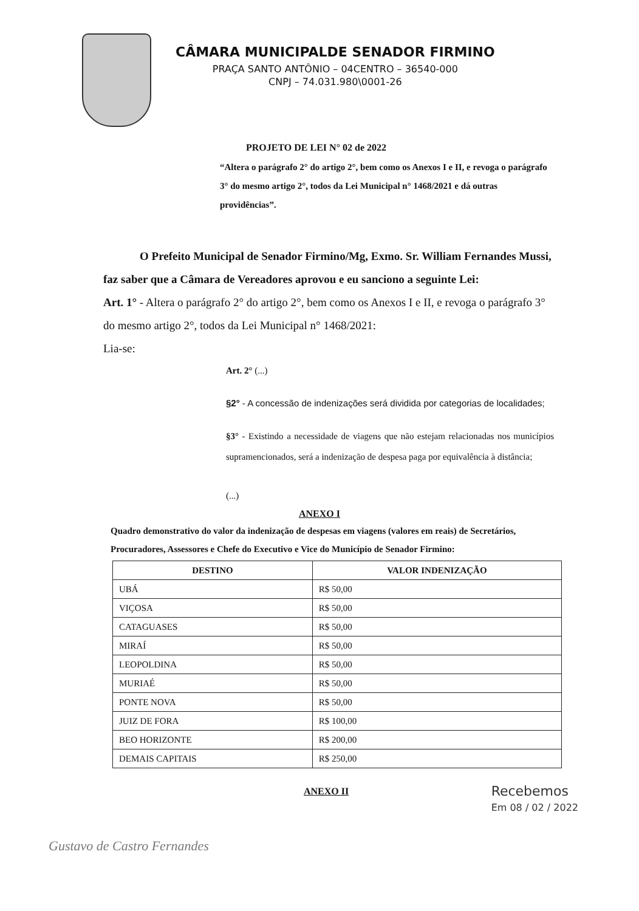CÂMARA MUNICIPALDE SENADOR FIRMINO
PRAÇA SANTO ANTÔNIO – 04CENTRO – 36540-000
CNPJ – 74.031.980\0001-26
PROJETO DE LEI N° 02 de 2022
“Altera o parágrafo 2° do artigo 2°, bem como os Anexos I e II, e revoga o parágrafo 3° do mesmo artigo 2°, todos da Lei Municipal n° 1468/2021 e dá outras providências”.
O Prefeito Municipal de Senador Firmino/Mg, Exmo. Sr. William Fernandes Mussi, faz saber que a Câmara de Vereadores aprovou e eu sanciono a seguinte Lei:
Art. 1° - Altera o parágrafo 2° do artigo 2°, bem como os Anexos I e II, e revoga o parágrafo 3° do mesmo artigo 2°, todos da Lei Municipal n° 1468/2021:
Lia-se:
Art. 2° (...)
§2° - A concessão de indenizações será dividida por categorias de localidades;
§3° - Existindo a necessidade de viagens que não estejam relacionadas nos municípios supramencionados, será a indenização de despesa paga por equivalência à distância;
(...)
ANEXO I
Quadro demonstrativo do valor da indenização de despesas em viagens (valores em reais) de Secretários, Procuradores, Assessores e Chefe do Executivo e Vice do Município de Senador Firmino:
| DESTINO | VALOR INDENIZAÇÃO |
| --- | --- |
| UBÁ | R$ 50,00 |
| VIÇOSA | R$ 50,00 |
| CATAGUASES | R$ 50,00 |
| MIRAÍ | R$ 50,00 |
| LEOPOLDINA | R$ 50,00 |
| MURIAÉ | R$ 50,00 |
| PONTE NOVA | R$ 50,00 |
| JUIZ DE FORA | R$ 100,00 |
| BEO HORIZONTE | R$ 200,00 |
| DEMAIS CAPITAIS | R$ 250,00 |
ANEXO II
Recebemos
Em 08 / 02 / 2022
Gustavo de Castro Fernandes